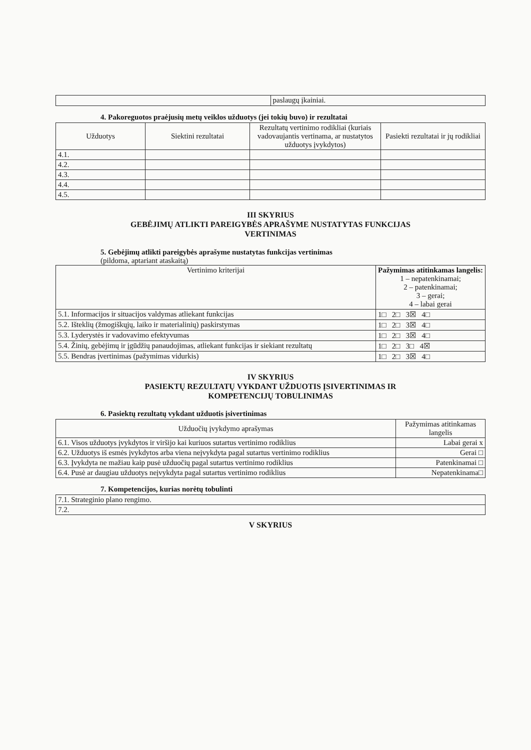| | paslaugų įkainiai. |
4. Pakoreguotos praėjusių metų veiklos užduotys (jei tokių buvo) ir rezultatai
| Užduotys | Siektini rezultatai | Rezultatų vertinimo rodikliai (kuriais vadovaujantis vertinama, ar nustatytos užduotys įvykdytos) | Pasiekti rezultatai ir jų rodikliai |
| --- | --- | --- | --- |
| 4.1. | | | |
| 4.2. | | | |
| 4.3. | | | |
| 4.4. | | | |
| 4.5. | | | |
III SKYRIUS
GEBĖJIMŲ ATLIKTI PAREIGYBĖS APRAŠYME NUSTATYTAS FUNKCIJAS
VERTINIMAS
5. Gebėjimų atlikti pareigybės aprašyme nustatytas funkcijas vertinimas
(pildoma, aptariant ataskaitą)
| Vertinimo kriterijai | Pažymimas atitinkamas langelis: 1 – nepatenkinamai; 2 – patenkinamai; 3 – gerai; 4 – labai gerai |
| 5.1. Informacijos ir situacijos valdymas atliekant funkcijas | 1□ 2□ 3☒ 4□ |
| 5.2. Išteklių (žmogiškųjų, laiko ir materialinių) paskirstymas | 1□ 2□ 3☒ 4□ |
| 5.3. Lyderystės ir vadovavimo efektyvumas | 1□ 2□ 3☒ 4□ |
| 5.4. Žinių, gebėjimų ir įgūdžių panaudojimas, atliekant funkcijas ir siekiant rezultatų | 1□ 2□ 3□ 4☒ |
| 5.5. Bendras įvertinimas (pažymimas vidurkis) | 1□ 2□ 3☒ 4□ |
IV SKYRIUS
PASIEKTŲ REZULTATŲ VYKDANT UŽDUOTIS ĮSIVERTINIMAS IR
KOMPETENCIJŲ TOBULINIMAS
6. Pasiektų rezultatų vykdant užduotis įsivertinimas
| Užduočių įvykdymo aprašymas | Pažymimas atitinkamas langelis |
| --- | --- |
| 6.1. Visos užduotys įvykdytos ir viršijo kai kuriuos sutartus vertinimo rodiklius | Labai gerai x |
| 6.2. Užduotys iš esmės įvykdytos arba viena neįvykdyta pagal sutartus vertinimo rodiklius | Gerai □ |
| 6.3. Įvykdyta ne mažiau kaip pusė užduočių pagal sutartus vertinimo rodiklius | Patenkinamai □ |
| 6.4. Pusė ar daugiau užduotys neįvykdyta pagal sutartus vertinimo rodiklius | Nepatenkinama□ |
7. Kompetencijos, kurias norėtų tobulinti
| 7.1. Strateginio plano rengimo. |
| 7.2. |
V SKYRIUS